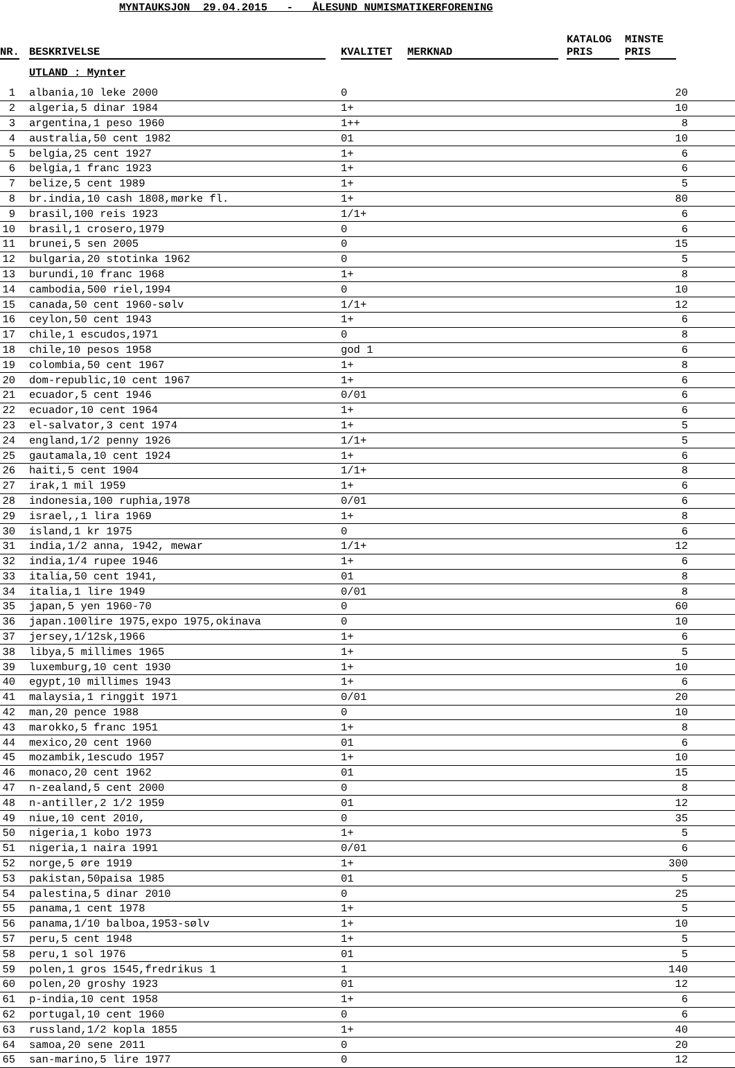MYNTAUKSJON 29.04.2015 - ÅLESUND NUMISMATIKERFORENING
| NR. | BESKRIVELSE | KVALITET | MERKNAD | KATALOG PRIS | MINSTE PRIS |
| --- | --- | --- | --- | --- | --- |
| | UTLAND : Mynter | | | | |
| 1 | albania,10 leke 2000 | 0 | | | 20 |
| 2 | algeria,5 dinar 1984 | 1+ | | | 10 |
| 3 | argentina,1 peso 1960 | 1++ | | | 8 |
| 4 | australia,50 cent 1982 | 01 | | | 10 |
| 5 | belgia,25 cent 1927 | 1+ | | | 6 |
| 6 | belgia,1 franc 1923 | 1+ | | | 6 |
| 7 | belize,5 cent 1989 | 1+ | | | 5 |
| 8 | br.india,10 cash 1808,mørke fl. | 1+ | | | 80 |
| 9 | brasil,100 reis 1923 | 1/1+ | | | 6 |
| 10 | brasil,1 crosero,1979 | 0 | | | 6 |
| 11 | brunei,5 sen 2005 | 0 | | | 15 |
| 12 | bulgaria,20 stotinka 1962 | 0 | | | 5 |
| 13 | burundi,10 franc 1968 | 1+ | | | 8 |
| 14 | cambodia,500 riel,1994 | 0 | | | 10 |
| 15 | canada,50 cent 1960-sølv | 1/1+ | | | 12 |
| 16 | ceylon,50 cent 1943 | 1+ | | | 6 |
| 17 | chile,1 escudos,1971 | 0 | | | 8 |
| 18 | chile,10 pesos 1958 | god 1 | | | 6 |
| 19 | colombia,50 cent 1967 | 1+ | | | 8 |
| 20 | dom-republic,10 cent 1967 | 1+ | | | 6 |
| 21 | ecuador,5 cent 1946 | 0/01 | | | 6 |
| 22 | ecuador,10 cent 1964 | 1+ | | | 6 |
| 23 | el-salvator,3 cent 1974 | 1+ | | | 5 |
| 24 | england,1/2 penny 1926 | 1/1+ | | | 5 |
| 25 | gautamala,10 cent 1924 | 1+ | | | 6 |
| 26 | haiti,5 cent 1904 | 1/1+ | | | 8 |
| 27 | irak,1 mil 1959 | 1+ | | | 6 |
| 28 | indonesia,100 ruphia,1978 | 0/01 | | | 6 |
| 29 | israel,,1 lira 1969 | 1+ | | | 8 |
| 30 | island,1 kr 1975 | 0 | | | 6 |
| 31 | india,1/2 anna, 1942, mewar | 1/1+ | | | 12 |
| 32 | india,1/4 rupee 1946 | 1+ | | | 6 |
| 33 | italia,50 cent 1941, | 01 | | | 8 |
| 34 | italia,1 lire 1949 | 0/01 | | | 8 |
| 35 | japan,5 yen 1960-70 | 0 | | | 60 |
| 36 | japan.100lire 1975,expo 1975,okinava | 0 | | | 10 |
| 37 | jersey,1/12sk,1966 | 1+ | | | 6 |
| 38 | libya,5 millimes 1965 | 1+ | | | 5 |
| 39 | luxemburg,10 cent 1930 | 1+ | | | 10 |
| 40 | egypt,10 millimes 1943 | 1+ | | | 6 |
| 41 | malaysia,1 ringgit 1971 | 0/01 | | | 20 |
| 42 | man,20 pence 1988 | 0 | | | 10 |
| 43 | marokko,5 franc 1951 | 1+ | | | 8 |
| 44 | mexico,20 cent 1960 | 01 | | | 6 |
| 45 | mozambik,1escudo 1957 | 1+ | | | 10 |
| 46 | monaco,20 cent 1962 | 01 | | | 15 |
| 47 | n-zealand,5 cent 2000 | 0 | | | 8 |
| 48 | n-antiller,2 1/2 1959 | 01 | | | 12 |
| 49 | niue,10 cent 2010, | 0 | | | 35 |
| 50 | nigeria,1 kobo 1973 | 1+ | | | 5 |
| 51 | nigeria,1 naira 1991 | 0/01 | | | 6 |
| 52 | norge,5 øre 1919 | 1+ | | | 300 |
| 53 | pakistan,50paisa 1985 | 01 | | | 5 |
| 54 | palestina,5 dinar 2010 | 0 | | | 25 |
| 55 | panama,1 cent 1978 | 1+ | | | 5 |
| 56 | panama,1/10 balboa,1953-sølv | 1+ | | | 10 |
| 57 | peru,5 cent 1948 | 1+ | | | 5 |
| 58 | peru,1 sol 1976 | 01 | | | 5 |
| 59 | polen,1 gros 1545,fredrikus 1 | 1 | | | 140 |
| 60 | polen,20 groshy 1923 | 01 | | | 12 |
| 61 | p-india,10 cent 1958 | 1+ | | | 6 |
| 62 | portugal,10 cent 1960 | 0 | | | 6 |
| 63 | russland,1/2 kopla 1855 | 1+ | | | 40 |
| 64 | samoa,20 sene 2011 | 0 | | | 20 |
| 65 | san-marino,5 lire 1977 | 0 | | | 12 |